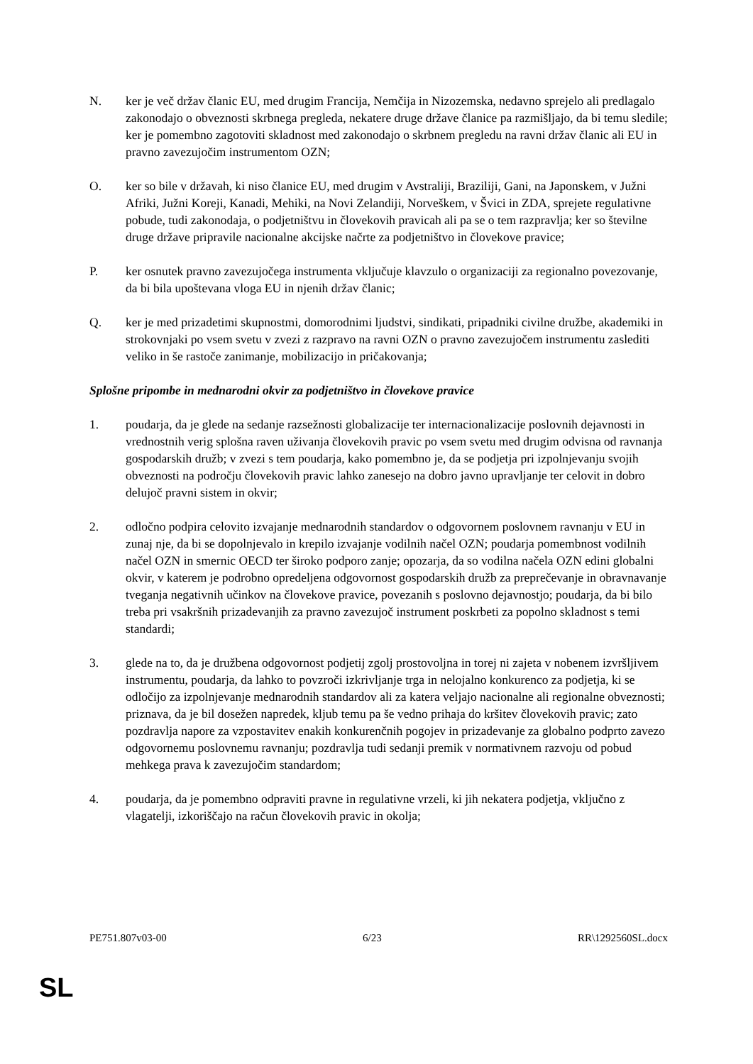N. ker je več držav članic EU, med drugim Francija, Nemčija in Nizozemska, nedavno sprejelo ali predlagalo zakonodajo o obveznosti skrbnega pregleda, nekatere druge države članice pa razmišljajo, da bi temu sledile; ker je pomembno zagotoviti skladnost med zakonodajo o skrbnem pregledu na ravni držav članic ali EU in pravno zavezujočim instrumentom OZN;
O. ker so bile v državah, ki niso članice EU, med drugim v Avstraliji, Braziliji, Gani, na Japonskem, v Južni Afriki, Južni Koreji, Kanadi, Mehiki, na Novi Zelandiji, Norveškem, v Švici in ZDA, sprejete regulativne pobude, tudi zakonodaja, o podjetništvu in človekovih pravicah ali pa se o tem razpravlja; ker so številne druge države pripravile nacionalne akcijske načrte za podjetništvo in človekove pravice;
P. ker osnutek pravno zavezujočega instrumenta vključuje klavzulo o organizaciji za regionalno povezovanje, da bi bila upoštevana vloga EU in njenih držav članic;
Q. ker je med prizadetimi skupnostmi, domorodnimi ljudstvi, sindikati, pripadniki civilne družbe, akademiki in strokovnjaki po vsem svetu v zvezi z razpravo na ravni OZN o pravno zavezujočem instrumentu zaslediti veliko in še rastoče zanimanje, mobilizacijo in pričakovanja;
Splošne pripombe in mednarodni okvir za podjetništvo in človekove pravice
1. poudarja, da je glede na sedanje razsežnosti globalizacije ter internacionalizacije poslovnih dejavnosti in vrednostnih verig splošna raven uživanja človekovih pravic po vsem svetu med drugim odvisna od ravnanja gospodarskih družb; v zvezi s tem poudarja, kako pomembno je, da se podjetja pri izpolnjevanju svojih obveznosti na področju človekovih pravic lahko zanesejo na dobro javno upravljanje ter celovit in dobro delujoč pravni sistem in okvir;
2. odločno podpira celovito izvajanje mednarodnih standardov o odgovornem poslovnem ravnanju v EU in zunaj nje, da bi se dopolnjevalo in krepilo izvajanje vodilnih načel OZN; poudarja pomembnost vodilnih načel OZN in smernic OECD ter široko podporo zanje; opozarja, da so vodilna načela OZN edini globalni okvir, v katerem je podrobno opredeljena odgovornost gospodarskih družb za preprečevanje in obravnavanje tveganja negativnih učinkov na človekove pravice, povezanih s poslovno dejavnostjo; poudarja, da bi bilo treba pri vsakršnih prizadevanjih za pravno zavezujoč instrument poskrbeti za popolno skladnost s temi standardi;
3. glede na to, da je družbena odgovornost podjetij zgolj prostovoljna in torej ni zajeta v nobenem izvršljivem instrumentu, poudarja, da lahko to povzroči izkrivljanje trga in nelojalno konkurenco za podjetja, ki se odločijo za izpolnjevanje mednarodnih standardov ali za katera veljajo nacionalne ali regionalne obveznosti; priznava, da je bil dosežen napredek, kljub temu pa še vedno prihaja do kršitev človekovih pravic; zato pozdravlja napore za vzpostavitev enakih konkurenčnih pogojev in prizadevanje za globalno podprto zavezo odgovornemu poslovnemu ravnanju; pozdravlja tudi sedanji premik v normativnem razvoju od pobud mehkega prava k zavezujočim standardom;
4. poudarja, da je pomembno odpraviti pravne in regulativne vrzeli, ki jih nekatera podjetja, vključno z vlagatelji, izkoriščajo na račun človekovih pravic in okolja;
PE751.807v03-00 6/23 RR\1292560SL.docx
SL